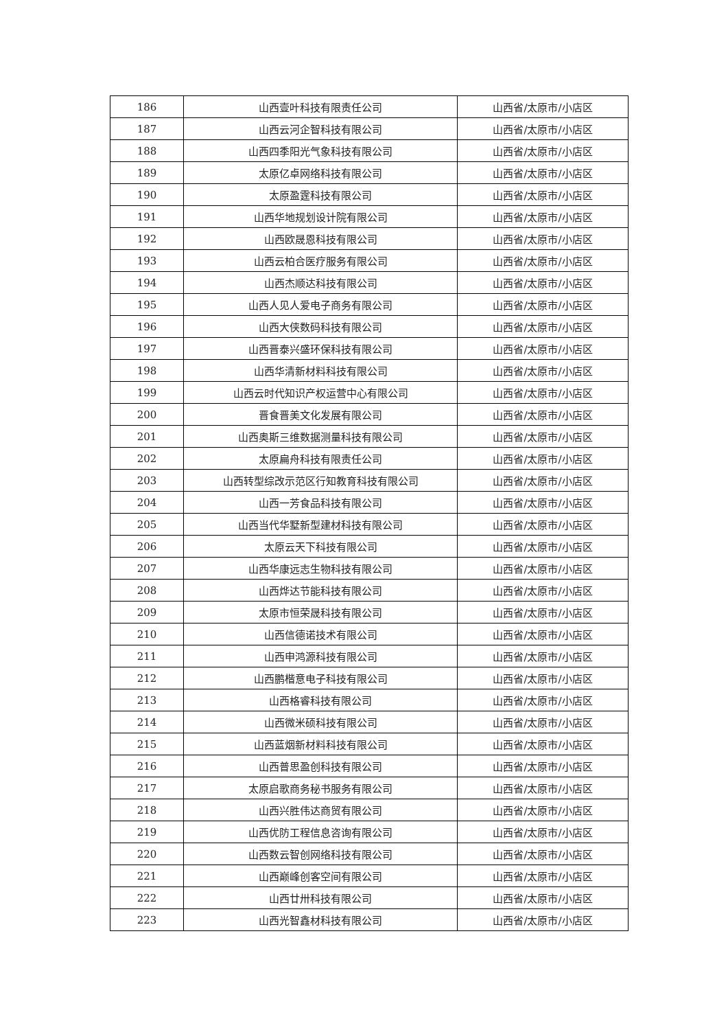| 186 | 山西壹叶科技有限责任公司 | 山西省/太原市/小店区 |
| 187 | 山西云河企智科技有限公司 | 山西省/太原市/小店区 |
| 188 | 山西四季阳光气象科技有限公司 | 山西省/太原市/小店区 |
| 189 | 太原亿卓网络科技有限公司 | 山西省/太原市/小店区 |
| 190 | 太原盈霆科技有限公司 | 山西省/太原市/小店区 |
| 191 | 山西华地规划设计院有限公司 | 山西省/太原市/小店区 |
| 192 | 山西欧晟恩科技有限公司 | 山西省/太原市/小店区 |
| 193 | 山西云柏合医疗服务有限公司 | 山西省/太原市/小店区 |
| 194 | 山西杰顺达科技有限公司 | 山西省/太原市/小店区 |
| 195 | 山西人见人爱电子商务有限公司 | 山西省/太原市/小店区 |
| 196 | 山西大侠数码科技有限公司 | 山西省/太原市/小店区 |
| 197 | 山西晋泰兴盛环保科技有限公司 | 山西省/太原市/小店区 |
| 198 | 山西华清新材料科技有限公司 | 山西省/太原市/小店区 |
| 199 | 山西云时代知识产权运营中心有限公司 | 山西省/太原市/小店区 |
| 200 | 晋食晋美文化发展有限公司 | 山西省/太原市/小店区 |
| 201 | 山西奥斯三维数据测量科技有限公司 | 山西省/太原市/小店区 |
| 202 | 太原扁舟科技有限责任公司 | 山西省/太原市/小店区 |
| 203 | 山西转型综改示范区行知教育科技有限公司 | 山西省/太原市/小店区 |
| 204 | 山西一芳食品科技有限公司 | 山西省/太原市/小店区 |
| 205 | 山西当代华墅新型建材科技有限公司 | 山西省/太原市/小店区 |
| 206 | 太原云天下科技有限公司 | 山西省/太原市/小店区 |
| 207 | 山西华康远志生物科技有限公司 | 山西省/太原市/小店区 |
| 208 | 山西烨达节能科技有限公司 | 山西省/太原市/小店区 |
| 209 | 太原市恒荣晟科技有限公司 | 山西省/太原市/小店区 |
| 210 | 山西信德诺技术有限公司 | 山西省/太原市/小店区 |
| 211 | 山西申鸿源科技有限公司 | 山西省/太原市/小店区 |
| 212 | 山西鹏楷意电子科技有限公司 | 山西省/太原市/小店区 |
| 213 | 山西格睿科技有限公司 | 山西省/太原市/小店区 |
| 214 | 山西微米硕科技有限公司 | 山西省/太原市/小店区 |
| 215 | 山西蓝烟新材料科技有限公司 | 山西省/太原市/小店区 |
| 216 | 山西普思盈创科技有限公司 | 山西省/太原市/小店区 |
| 217 | 太原启歌商务秘书服务有限公司 | 山西省/太原市/小店区 |
| 218 | 山西兴胜伟达商贸有限公司 | 山西省/太原市/小店区 |
| 219 | 山西优防工程信息咨询有限公司 | 山西省/太原市/小店区 |
| 220 | 山西数云智创网络科技有限公司 | 山西省/太原市/小店区 |
| 221 | 山西巅峰创客空间有限公司 | 山西省/太原市/小店区 |
| 222 | 山西廿卅科技有限公司 | 山西省/太原市/小店区 |
| 223 | 山西光智鑫材科技有限公司 | 山西省/太原市/小店区 |